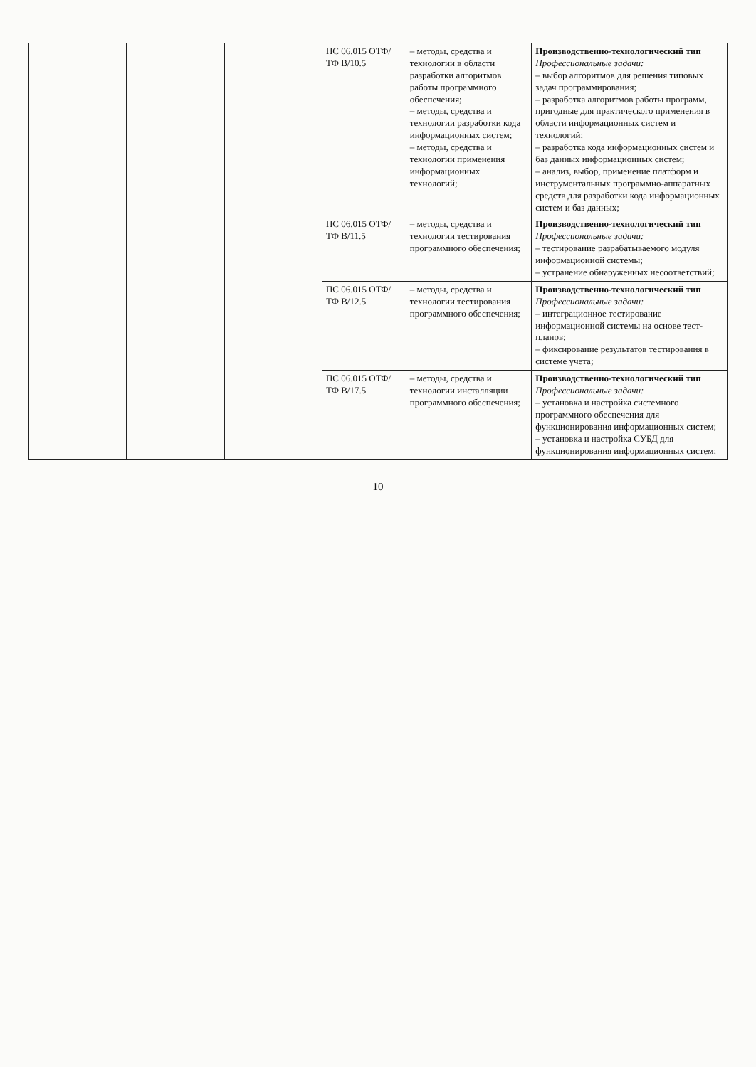| | | | ПС 06.015 ОТФ/ТФ B/10.5 | – методы, средства и технологии в области разработки алгоритмов работы программного обеспечения; – методы, средства и технологии разработки кода информационных систем; – методы, средства и технологии применения информационных технологий; | Производственно-технологический тип Профессиональные задачи: – выбор алгоритмов для решения типовых задач программирования; – разработка алгоритмов работы программ, пригодные для практического применения в области информационных систем и технологий; – разработка кода информационных систем и баз данных информационных систем; – анализ, выбор, применение платформ и инструментальных программно-аппаратных средств для разработки кода информационных систем и баз данных; |
| | | | ПС 06.015 ОТФ/ТФ B/11.5 | – методы, средства и технологии тестирования программного обеспечения; | Производственно-технологический тип Профессиональные задачи: – тестирование разрабатываемого модуля информационной системы; – устранение обнаруженных несоответствий; |
| | | | ПС 06.015 ОТФ/ТФ B/12.5 | – методы, средства и технологии тестирования программного обеспечения; | Производственно-технологический тип Профессиональные задачи: – интеграционное тестирование информационной системы на основе тест-планов; – фиксирование результатов тестирования в системе учета; |
| | | | ПС 06.015 ОТФ/ТФ B/17.5 | – методы, средства и технологии инсталляции программного обеспечения; | Производственно-технологический тип Профессиональные задачи: – установка и настройка системного программного обеспечения для функционирования информационных систем; – установка и настройка СУБД для функционирования информационных систем; |
10